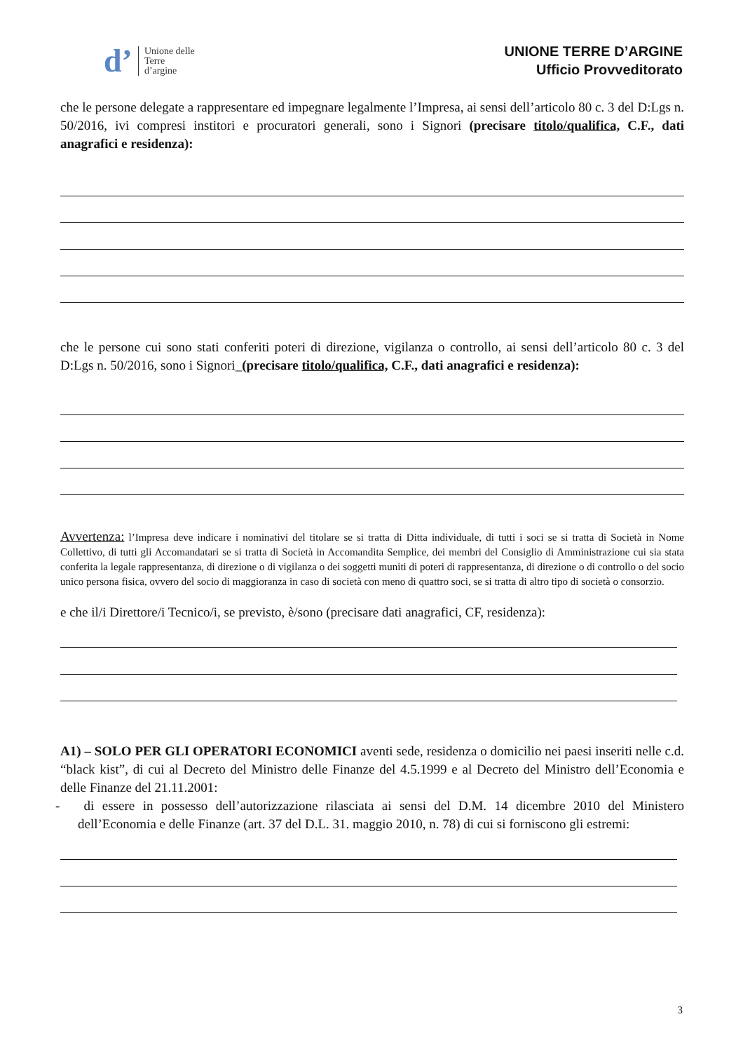d’
Unione delle
Terre
d’argine
UNIONE TERRE D’ARGINE
Ufficio Provveditorato
che le persone delegate a rappresentare ed impegnare legalmente l’Impresa, ai sensi dell’articolo 80 c. 3 del D:Lgs n. 50/2016, ivi compresi institori e procuratori generali, sono i Signori (precisare titolo/qualifica, C.F., dati anagrafici e residenza):
che le persone cui sono stati conferiti poteri di direzione, vigilanza o controllo, ai sensi dell’articolo 80 c. 3 del D:Lgs n. 50/2016, sono i Signori_(precisare titolo/qualifica, C.F., dati anagrafici e residenza):
Avvertenza: l’Impresa deve indicare i nominativi del titolare se si tratta di Ditta individuale, di tutti i soci se si tratta di Società in Nome Collettivo, di tutti gli Accomandatari se si tratta di Società in Accomandita Semplice, dei membri del Consiglio di Amministrazione cui sia stata conferita la legale rappresentanza, di direzione o di vigilanza o dei soggetti muniti di poteri di rappresentanza, di direzione o di controllo o del socio unico persona fisica, ovvero del socio di maggioranza in caso di società con meno di quattro soci, se si tratta di altro tipo di società o consorzio.
e che il/i Direttore/i Tecnico/i, se previsto, è/sono (precisare dati anagrafici, CF, residenza):
A1) – SOLO PER GLI OPERATORI ECONOMICI aventi sede, residenza o domicilio nei paesi inseriti nelle c.d. “black kist”, di cui al Decreto del Ministro delle Finanze del 4.5.1999 e al Decreto del Ministro dell’Economia e delle Finanze del 21.11.2001:
- di essere in possesso dell’autorizzazione rilasciata ai sensi del D.M. 14 dicembre 2010 del Ministero dell’Economia e delle Finanze (art. 37 del D.L. 31. maggio 2010, n. 78) di cui si forniscono gli estremi:
3